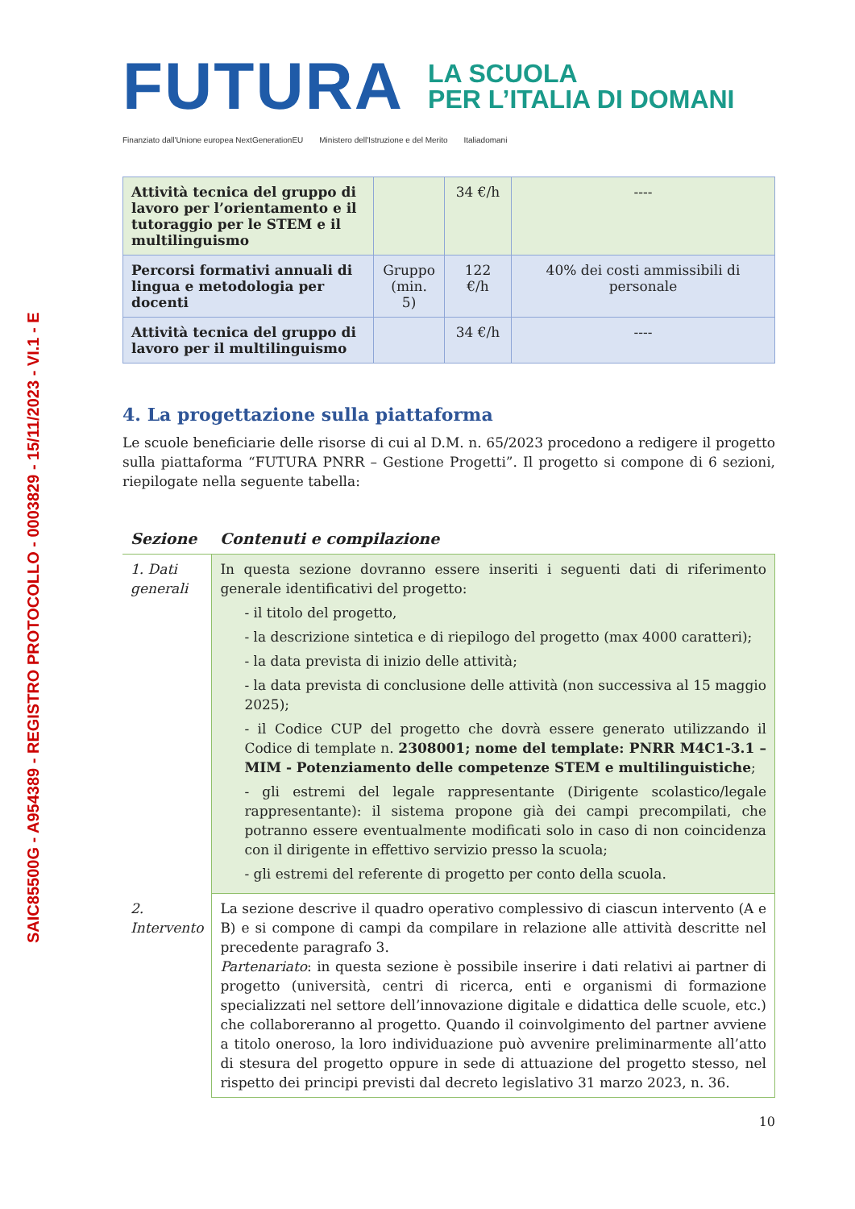SAIC85500G - A954389 - REGISTRO PROTOCOLLO - 0003829 - 15/11/2023 - VI.1 - E
FUTURA
LA SCUOLA
PER L’ITALIA DI DOMANI
Finanziato dall'Unione europea NextGenerationEU Ministero dell'Istruzione e del Merito Italiadomani
| Attività tecnica del gruppo di lavoro per l’orientamento e il tutoraggio per le STEM e il multilinguismo | | 34 €/h | ---- |
| Percorsi formativi annuali di lingua e metodologia per docenti | Gruppo (min. 5) | 122 €/h | 40% dei costi ammissibili di personale |
| Attività tecnica del gruppo di lavoro per il multilinguismo | | 34 €/h | ---- |
4. La progettazione sulla piattaforma
Le scuole beneficiarie delle risorse di cui al D.M. n. 65/2023 procedono a redigere il progetto sulla piattaforma “FUTURA PNRR – Gestione Progetti”. Il progetto si compone di 6 sezioni, riepilogate nella seguente tabella:
| Sezione | Contenuti e compilazione |
| --- | --- |
| 1. Dati generali | In questa sezione dovranno essere inseriti i seguenti dati di riferimento generale identificativi del progetto: - il titolo del progetto, - la descrizione sintetica e di riepilogo del progetto (max 4000 caratteri); - la data prevista di inizio delle attività; - la data prevista di conclusione delle attività (non successiva al 15 maggio 2025); - il Codice CUP del progetto che dovrà essere generato utilizzando il Codice di template n. 2308001; nome del template: PNRR M4C1-3.1 – MIM - Potenziamento delle competenze STEM e multilinguistiche ; - gli estremi del legale rappresentante (Dirigente scolastico/legale rappresentante): il sistema propone già dei campi precompilati, che potranno essere eventualmente modificati solo in caso di non coincidenza con il dirigente in effettivo servizio presso la scuola; - gli estremi del referente di progetto per conto della scuola. |
| 2. Intervento | La sezione descrive il quadro operativo complessivo di ciascun intervento (A e B) e si compone di campi da compilare in relazione alle attività descritte nel precedente paragrafo 3. Partenariato : in questa sezione è possibile inserire i dati relativi ai partner di progetto (università, centri di ricerca, enti e organismi di formazione specializzati nel settore dell’innovazione digitale e didattica delle scuole, etc.) che collaboreranno al progetto. Quando il coinvolgimento del partner avviene a titolo oneroso, la loro individuazione può avvenire preliminarmente all’atto di stesura del progetto oppure in sede di attuazione del progetto stesso, nel rispetto dei principi previsti dal decreto legislativo 31 marzo 2023, n. 36. |
10